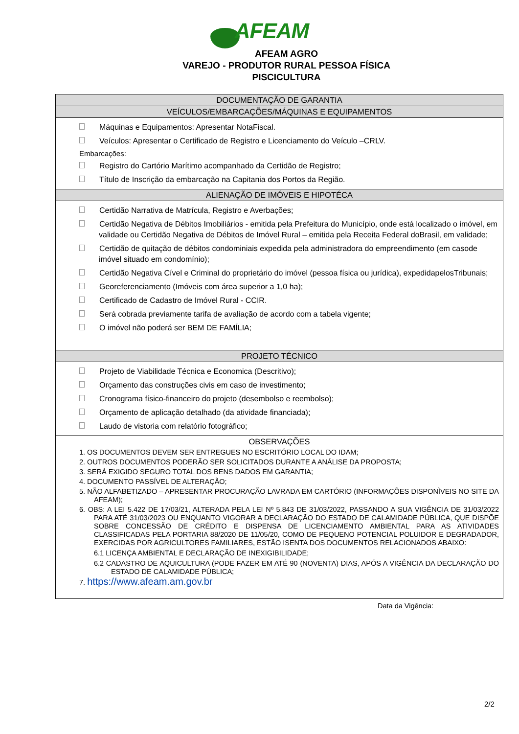AFEAM
AFEAM AGRO
VAREJO - PRODUTOR RURAL PESSOA FÍSICA
PISCICULTURA
| DOCUMENTAÇÃO DE GARANTIA |
| VEÍCULOS/EMBARCAÇÕES/MÁQUINAS E EQUIPAMENTOS |
| Máquinas e Equipamentos: Apresentar NotaFiscal. Veículos: Apresentar o Certificado de Registro e Licenciamento do Veículo –CRLV. Embarcações: Registro do Cartório Marítimo acompanhado da Certidão de Registro; Título de Inscrição da embarcação na Capitania dos Portos da Região. |
| ALIENAÇÃO DE IMÓVEIS E HIPOTÉCA |
| Certidão Narrativa de Matrícula, Registro e Averbações; Certidão Negativa de Débitos Imobiliários - emitida pela Prefeitura do Município, onde está localizado o imóvel, em validade ou Certidão Negativa de Débitos de Imóvel Rural – emitida pela Receita Federal doBrasil, em validade; Certidão de quitação de débitos condominiais expedida pela administradora do empreendimento (em casode imóvel situado em condomínio); Certidão Negativa Cível e Criminal do proprietário do imóvel (pessoa física ou jurídica), expedidapelosTribunais; Georeferenciamento (Imóveis com área superior a 1,0 ha); Certificado de Cadastro de Imóvel Rural - CCIR. Será cobrada previamente tarifa de avaliação de acordo com a tabela vigente; O imóvel não poderá ser BEM DE FAMÍLIA; |
| PROJETO TÉCNICO |
| Projeto de Viabilidade Técnica e Economica (Descritivo); Orçamento das construções civis em caso de investimento; Cronograma físico-financeiro do projeto (desembolso e reembolso); Orçamento de aplicação detalhado (da atividade financiada); Laudo de vistoria com relatório fotográfico; |
| OBSERVAÇÕES 1. OS DOCUMENTOS DEVEM SER ENTREGUES NO ESCRITÓRIO LOCAL DO IDAM; 2. OUTROS DOCUMENTOS PODERÃO SER SOLICITADOS DURANTE A ANÁLISE DA PROPOSTA; 3. SERÁ EXIGIDO SEGURO TOTAL DOS BENS DADOS EM GARANTIA; 4. DOCUMENTO PASSÍVEL DE ALTERAÇÃO; 5. NÃO ALFABETIZADO – APRESENTAR PROCURAÇÃO LAVRADA EM CARTÓRIO (INFORMAÇÕES DISPONÌVEIS NO SITE DA AFEAM); 6. OBS: A LEI 5.422 DE 17/03/21, ALTERADA PELA LEI Nº 5.843 DE 31/03/2022, PASSANDO A SUA VIGÊNCIA DE 31/03/2022 PARA ATÉ 31/03/2023 OU ENQUANTO VIGORAR A DECLARAÇÃO DO ESTADO DE CALAMIDADE PÚBLICA, QUE DISPÕE SOBRE CONCESSÃO DE CRÉDITO E DISPENSA DE LICENCIAMENTO AMBIENTAL PARA AS ATIVIDADES CLASSIFICADAS PELA PORTARIA 88/2020 DE 11/05/20, COMO DE PEQUENO POTENCIAL POLUIDOR E DEGRADADOR, EXERCIDAS POR AGRICULTORES FAMILIARES, ESTÃO ISENTA DOS DOCUMENTOS RELACIONADOS ABAIXO: 6.1 LICENÇA AMBIENTAL E DECLARAÇÃO DE INEXIGIBILIDADE; 6.2 CADASTRO DE AQUICULTURA (PODE FAZER EM ATÉ 90 (NOVENTA) DIAS, APÓS A VIGÊNCIA DA DECLARAÇÃO DO ESTADO DE CALAMIDADE PÚBLICA; 7. https://www.afeam.am.gov.br |
Data da Vigência:
2/2